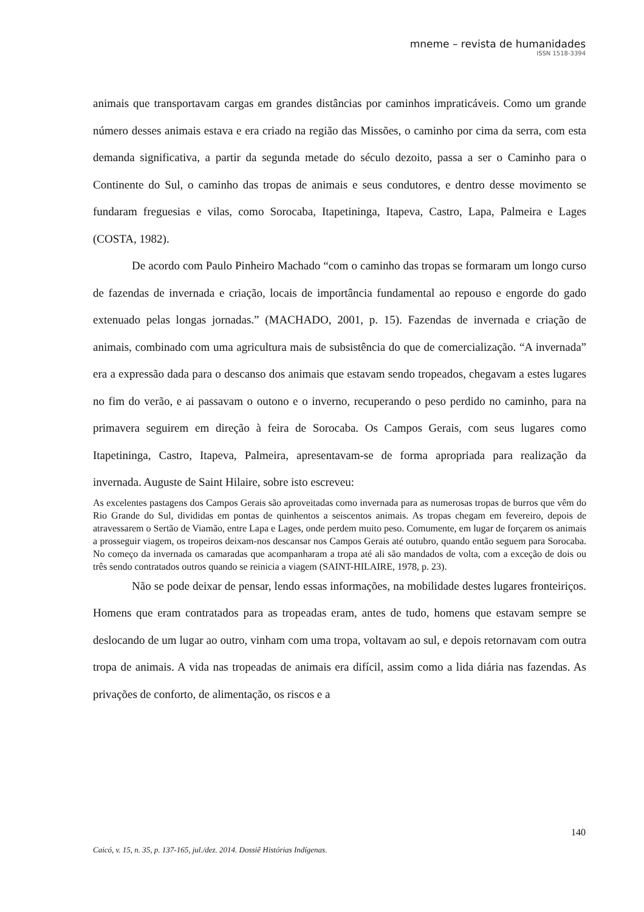mneme – revista de humanidades
ISSN 1518-3394
animais que transportavam cargas em grandes distâncias por caminhos impraticáveis. Como um grande número desses animais estava e era criado na região das Missões, o caminho por cima da serra, com esta demanda significativa, a partir da segunda metade do século dezoito, passa a ser o Caminho para o Continente do Sul, o caminho das tropas de animais e seus condutores, e dentro desse movimento se fundaram freguesias e vilas, como Sorocaba, Itapetininga, Itapeva, Castro, Lapa, Palmeira e Lages (COSTA, 1982).
De acordo com Paulo Pinheiro Machado “com o caminho das tropas se formaram um longo curso de fazendas de invernada e criação, locais de importância fundamental ao repouso e engorde do gado extenuado pelas longas jornadas.” (MACHADO, 2001, p. 15). Fazendas de invernada e criação de animais, combinado com uma agricultura mais de subsistência do que de comercialização. “A invernada” era a expressão dada para o descanso dos animais que estavam sendo tropeados, chegavam a estes lugares no fim do verão, e ai passavam o outono e o inverno, recuperando o peso perdido no caminho, para na primavera seguirem em direção à feira de Sorocaba. Os Campos Gerais, com seus lugares como Itapetininga, Castro, Itapeva, Palmeira, apresentavam-se de forma apropriada para realização da invernada. Auguste de Saint Hilaire, sobre isto escreveu:
As excelentes pastagens dos Campos Gerais são aproveitadas como invernada para as numerosas tropas de burros que vêm do Rio Grande do Sul, divididas em pontas de quinhentos a seiscentos animais. As tropas chegam em fevereiro, depois de atravessarem o Sertão de Viamão, entre Lapa e Lages, onde perdem muito peso. Comumente, em lugar de forçarem os animais a prosseguir viagem, os tropeiros deixam-nos descansar nos Campos Gerais até outubro, quando então seguem para Sorocaba. No começo da invernada os camaradas que acompanharam a tropa até ali são mandados de volta, com a exceção de dois ou três sendo contratados outros quando se reinicia a viagem (SAINT-HILAIRE, 1978, p. 23).
Não se pode deixar de pensar, lendo essas informações, na mobilidade destes lugares fronteiriços. Homens que eram contratados para as tropeadas eram, antes de tudo, homens que estavam sempre se deslocando de um lugar ao outro, vinham com uma tropa, voltavam ao sul, e depois retornavam com outra tropa de animais. A vida nas tropeadas de animais era difícil, assim como a lida diária nas fazendas. As privações de conforto, de alimentação, os riscos e a
140
Caicó, v. 15, n. 35, p. 137-165, jul./dez. 2014. Dossiê Histórias Indígenas.